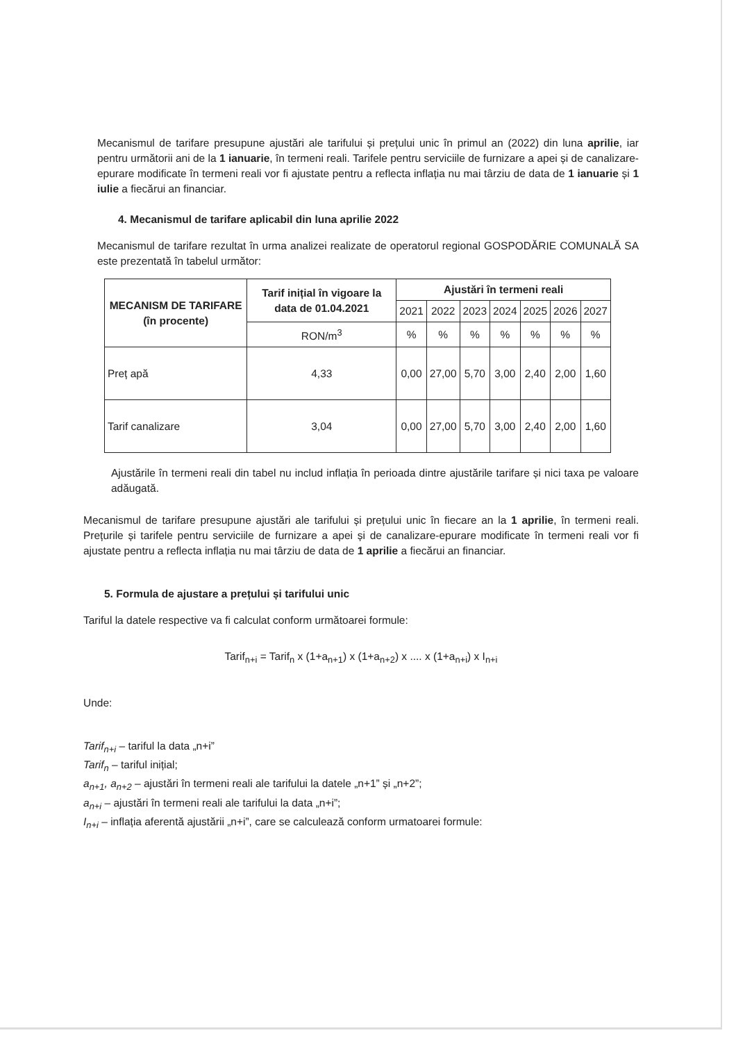Mecanismul de tarifare presupune ajustări ale tarifului și prețului unic în primul an (2022) din luna aprilie, iar pentru următorii ani de la 1 ianuarie, în termeni reali. Tarifele pentru serviciile de furnizare a apei și de canalizare-epurare modificate în termeni reali vor fi ajustate pentru a reflecta inflația nu mai târziu de data de 1 ianuarie și 1 iulie a fiecărui an financiar.
4. Mecanismul de tarifare aplicabil din luna aprilie 2022
Mecanismul de tarifare rezultat în urma analizei realizate de operatorul regional GOSPODĂRIE COMUNALĂ SA este prezentată în tabelul următor:
| MECANISM DE TARIFARE (în procente) | Tarif inițial în vigoare la data de 01.04.2021 | Ajustări în termeni reali | | | | | | |
| --- | --- | --- | --- | --- | --- | --- | --- | --- |
| | | 2021 | 2022 | 2023 | 2024 | 2025 | 2026 | 2027 |
| | RON/m<sup>3</sup> | % | % | % | % | % | % | % |
| Preț apă | 4,33 | 0,00 | 27,00 | 5,70 | 3,00 | 2,40 | 2,00 | 1,60 |
| Tarif canalizare | 3,04 | 0,00 | 27,00 | 5,70 | 3,00 | 2,40 | 2,00 | 1,60 |
Ajustările în termeni reali din tabel nu includ inflația în perioada dintre ajustările tarifare și nici taxa pe valoare adăugată.
Mecanismul de tarifare presupune ajustări ale tarifului și prețului unic în fiecare an la 1 aprilie, în termeni reali. Prețurile și tarifele pentru serviciile de furnizare a apei și de canalizare-epurare modificate în termeni reali vor fi ajustate pentru a reflecta inflația nu mai târziu de data de 1 aprilie a fiecărui an financiar.
5. Formula de ajustare a prețului și tarifului unic
Tariful la datele respective va fi calculat conform următoarei formule:
Tarif<sub>n+i</sub> = Tarif<sub>n</sub> x (1+a<sub>n+1</sub>) x (1+a<sub>n+2</sub>) x .... x (1+a<sub>n+i</sub>) x I<sub>n+i</sub>
Unde:
Tarif<sub>n+i</sub> – tariful la data „n+i”
Tarif<sub>n</sub> – tariful inițial;
a<sub>n+1</sub>, a<sub>n+2</sub> – ajustări în termeni reali ale tarifului la datele „n+1” și „n+2”;
a<sub>n+i</sub> – ajustări în termeni reali ale tarifului la data „n+i”;
I<sub>n+i</sub> – inflația aferentă ajustării „n+i”, care se calculează conform urmatoarei formule: